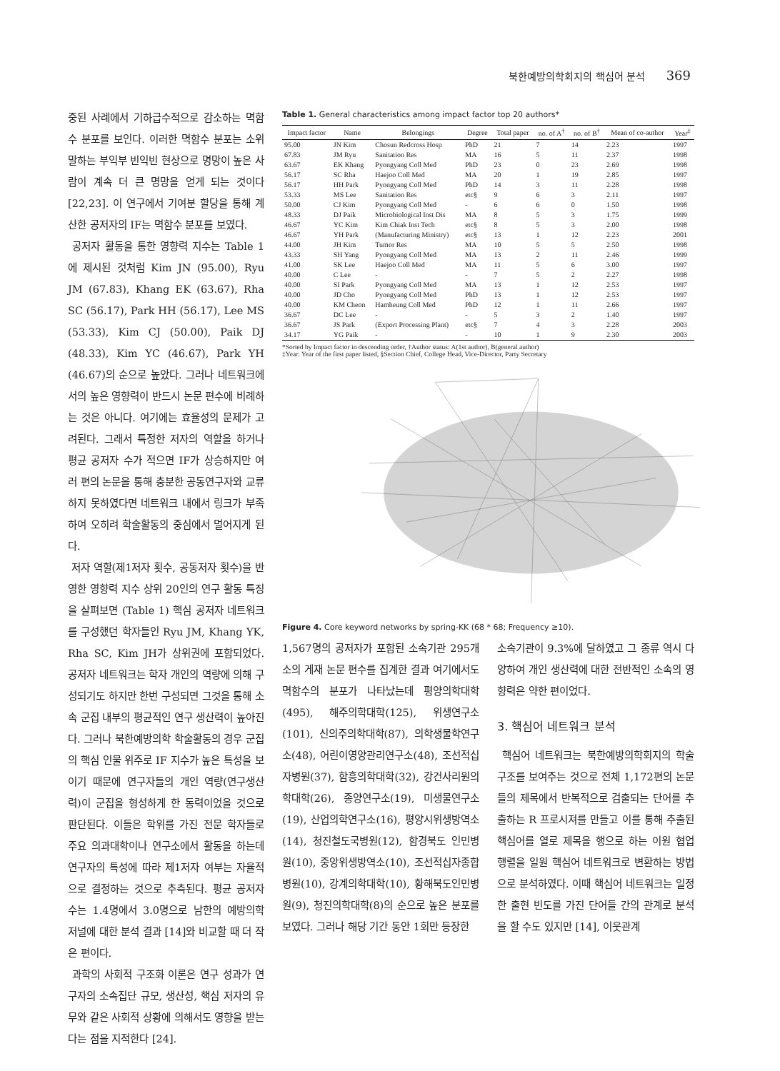북한예방의학회지의 핵심어 분석 369
중된 사례에서 기하급수적으로 감소하는 멱함수 분포를 보인다. 이러한 멱함수 분포는 소위 말하는 부익부 빈익빈 현상으로 명망이 높은 사람이 계속 더 큰 명망을 얻게 되는 것이다 [22,23]. 이 연구에서 기여분 할당을 통해 계산한 공저자의 IF는 멱함수 분포를 보였다.
공저자 활동을 통한 영향력 지수는 Table 1에 제시된 것처럼 Kim JN (95.00), Ryu JM (67.83), Khang EK (63.67), Rha SC (56.17), Park HH (56.17), Lee MS (53.33), Kim CJ (50.00), Paik DJ (48.33), Kim YC (46.67), Park YH (46.67)의 순으로 높았다. 그러나 네트워크에서의 높은 영향력이 반드시 논문 편수에 비례하는 것은 아니다. 여기에는 효율성의 문제가 고려된다. 그래서 특정한 저자의 역할을 하거나 평균 공저자 수가 적으면 IF가 상승하지만 여러 편의 논문을 통해 충분한 공동연구자와 교류하지 못하였다면 네트워크 내에서 링크가 부족하여 오히려 학술활동의 중심에서 멀어지게 된다.
저자 역할(제1저자 횟수, 공동저자 횟수)을 반영한 영향력 지수 상위 20인의 연구 활동 특징을 살펴보면 (Table 1) 핵심 공저자 네트워크를 구성했던 학자들인 Ryu JM, Khang YK, Rha SC, Kim JH가 상위권에 포함되었다. 공저자 네트워크는 학자 개인의 역량에 의해 구성되기도 하지만 한번 구성되면 그것을 통해 소속 군집 내부의 평균적인 연구 생산력이 높아진다. 그러나 북한예방의학 학술활동의 경우 군집의 핵심 인물 위주로 IF 지수가 높은 특성을 보이기 때문에 연구자들의 개인 역량(연구생산력)이 군집을 형성하게 한 동력이었을 것으로 판단된다. 이들은 학위를 가진 전문 학자들로 주요 의과대학이나 연구소에서 활동을 하는데 연구자의 특성에 따라 제1저자 여부는 자율적으로 결정하는 것으로 추측된다. 평균 공저자 수는 1.4명에서 3.0명으로 남한의 예방의학 저널에 대한 분석 결과 [14]와 비교할 때 더 작은 편이다.
과학의 사회적 구조화 이론은 연구 성과가 연구자의 소속집단 규모, 생산성, 핵심 저자의 유무와 같은 사회적 상황에 의해서도 영향을 받는다는 점을 지적한다 [24].
Table 1. General characteristics among impact factor top 20 authors*
| Impact factor | Name | Belongings | Degree | Total paper | no. of A<sup>†</sup> | no. of B<sup>†</sup> | Mean of co-author | Year<sup>‡</sup> |
| --- | --- | --- | --- | --- | --- | --- | --- | --- |
| 95.00 | JN Kim | Chosun Redcross Hosp | PhD | 21 | 7 | 14 | 2.23 | 1997 |
| 67.83 | JM Ryu | Sanitation Res | MA | 16 | 5 | 11 | 2.37 | 1998 |
| 63.67 | EK Khang | Pyongyang Coll Med | PhD | 23 | 0 | 23 | 2.69 | 1998 |
| 56.17 | SC Rha | Haejoo Coll Med | MA | 20 | 1 | 19 | 2.85 | 1997 |
| 56.17 | HH Park | Pyongyang Coll Med | PhD | 14 | 3 | 11 | 2.28 | 1998 |
| 53.33 | MS Lee | Sanitation Res | etc§ | 9 | 6 | 3 | 2.11 | 1997 |
| 50.00 | CJ Kim | Pyongyang Coll Med | - | 6 | 6 | 0 | 1.50 | 1998 |
| 48.33 | DJ Paik | Microbiological Inst Dis | MA | 8 | 5 | 3 | 1.75 | 1999 |
| 46.67 | YC Kim | Kim Chiak Inst Tech | etc§ | 8 | 5 | 3 | 2.00 | 1998 |
| 46.67 | YH Park | (Manufacturing Ministry) | etc§ | 13 | 1 | 12 | 2.23 | 2001 |
| 44.00 | JH Kim | Tumor Res | MA | 10 | 5 | 5 | 2.50 | 1998 |
| 43.33 | SH Yang | Pyongyang Coll Med | MA | 13 | 2 | 11 | 2.46 | 1999 |
| 41.00 | SK Lee | Haejoo Coll Med | MA | 11 | 5 | 6 | 3.00 | 1997 |
| 40.00 | C Lee | - | - | 7 | 5 | 2 | 2.27 | 1998 |
| 40.00 | SI Park | Pyongyang Coll Med | MA | 13 | 1 | 12 | 2.53 | 1997 |
| 40.00 | JD Cho | Pyongyang Coll Med | PhD | 13 | 1 | 12 | 2.53 | 1997 |
| 40.00 | KM Cheon | Hamheung Coll Med | PhD | 12 | 1 | 11 | 2.66 | 1997 |
| 36.67 | DC Lee | - | - | 5 | 3 | 2 | 1.40 | 1997 |
| 36.67 | JS Park | (Export Processing Plant) | etc§ | 7 | 4 | 3 | 2.28 | 2003 |
| 34.17 | YG Paik | - | - | 10 | 1 | 9 | 2.30 | 2003 |
*Sorted by Impact factor in descending order, †Author status: A(1st author), B(general author)
‡Year: Year of the first paper listed, §Section Chief, College Head, Vice-Director, Party Secretary
Figure 4. Core keyword networks by spring-KK (68 * 68; Frequency ≥10).
1,567명의 공저자가 포함된 소속기관 295개소의 게재 논문 편수를 집계한 결과 여기에서도 멱함수의 분포가 나타났는데 평양의학대학(495), 해주의학대학(125), 위생연구소(101), 신의주의학대학(87), 의학생물학연구소(48), 어린이영양관리연구소(48), 조선적십자병원(37), 함흥의학대학(32), 강건사리원의학대학(26), 종양연구소(19), 미생물연구소(19), 산업의학연구소(16), 평양시위생방역소(14), 청진철도국병원(12), 함경북도 인민병원(10), 중앙위생방역소(10), 조선적십자종합병원(10), 강계의학대학(10), 황해북도인민병원(9), 청진의학대학(8)의 순으로 높은 분포를 보였다. 그러나 해당 기간 동안 1회만 등장한
소속기관이 9.3%에 달하였고 그 종류 역시 다양하여 개인 생산력에 대한 전반적인 소속의 영향력은 약한 편이었다.
3. 핵심어 네트워크 분석
핵심어 네트워크는 북한예방의학회지의 학술 구조를 보여주는 것으로 전체 1,172편의 논문들의 제목에서 반복적으로 검출되는 단어를 추출하는 R 프로시져를 만들고 이를 통해 추출된 핵심어를 열로 제목을 행으로 하는 이원 협업 행렬을 일원 핵심어 네트워크로 변환하는 방법으로 분석하였다. 이때 핵심어 네트워크는 일정한 출현 빈도를 가진 단어들 간의 관계로 분석을 할 수도 있지만 [14], 이웃관계